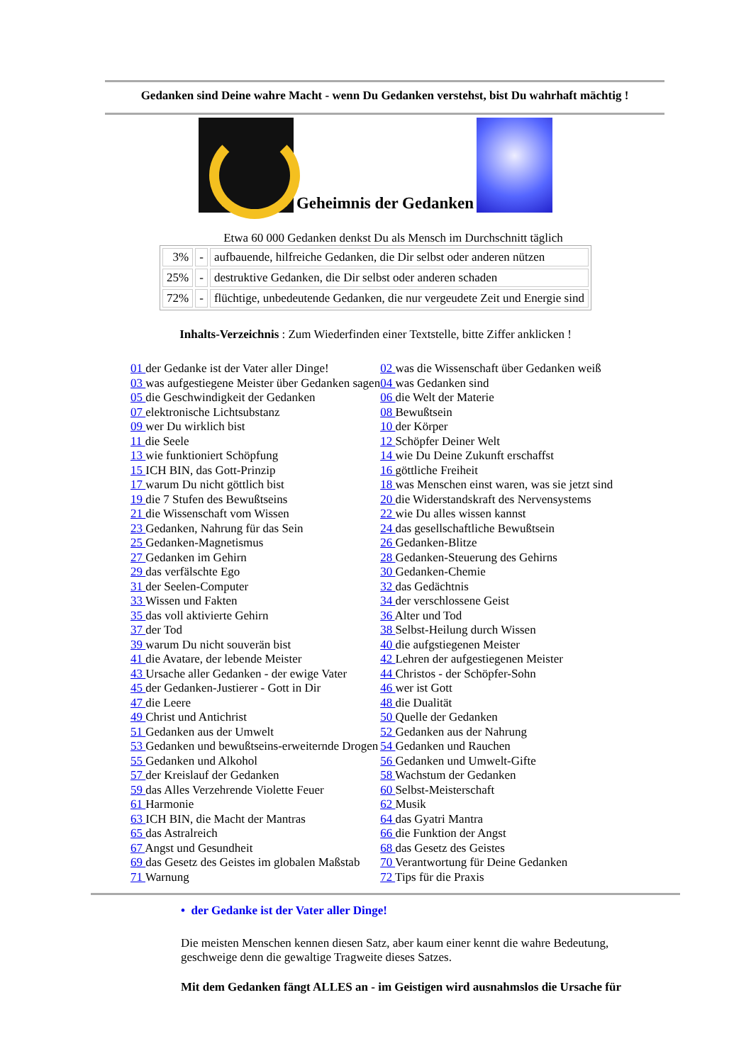Gedanken sind Deine wahre Macht - wenn Du Gedanken verstehst, bist Du wahrhaft mächtig !
Geheimnis der Gedanken
Etwa 60 000 Gedanken denkst Du als Mensch im Durchschnitt täglich
| 3% | - | aufbauende, hilfreiche Gedanken, die Dir selbst oder anderen nützen |
| 25% | - | destruktive Gedanken, die Dir selbst oder anderen schaden |
| 72% | - | flüchtige, unbedeutende Gedanken, die nur vergeudete Zeit und Energie sind |
Inhalts-Verzeichnis : Zum Wiederfinden einer Textstelle, bitte Ziffer anklicken !
| 01 der Gedanke ist der Vater aller Dinge! | 02 was die Wissenschaft über Gedanken weiß |
| 03 was aufgestiegene Meister über Gedanken sagen | 04 was Gedanken sind |
| 05 die Geschwindigkeit der Gedanken | 06 die Welt der Materie |
| 07 elektronische Lichtsubstanz | 08 Bewußtsein |
| 09 wer Du wirklich bist | 10 der Körper |
| 11 die Seele | 12 Schöpfer Deiner Welt |
| 13 wie funktioniert Schöpfung | 14 wie Du Deine Zukunft erschaffst |
| 15 ICH BIN, das Gott-Prinzip | 16 göttliche Freiheit |
| 17 warum Du nicht göttlich bist | 18 was Menschen einst waren, was sie jetzt sind |
| 19 die 7 Stufen des Bewußtseins | 20 die Widerstandskraft des Nervensystems |
| 21 die Wissenschaft vom Wissen | 22 wie Du alles wissen kannst |
| 23 Gedanken, Nahrung für das Sein | 24 das gesellschaftliche Bewußtsein |
| 25 Gedanken-Magnetismus | 26 Gedanken-Blitze |
| 27 Gedanken im Gehirn | 28 Gedanken-Steuerung des Gehirns |
| 29 das verfälschte Ego | 30 Gedanken-Chemie |
| 31 der Seelen-Computer | 32 das Gedächtnis |
| 33 Wissen und Fakten | 34 der verschlossene Geist |
| 35 das voll aktivierte Gehirn | 36 Alter und Tod |
| 37 der Tod | 38 Selbst-Heilung durch Wissen |
| 39 warum Du nicht souverän bist | 40 die aufgstiegenen Meister |
| 41 die Avatare, der lebende Meister | 42 Lehren der aufgestiegenen Meister |
| 43 Ursache aller Gedanken - der ewige Vater | 44 Christos - der Schöpfer-Sohn |
| 45 der Gedanken-Justierer - Gott in Dir | 46 wer ist Gott |
| 47 die Leere | 48 die Dualität |
| 49 Christ und Antichrist | 50 Quelle der Gedanken |
| 51 Gedanken aus der Umwelt | 52 Gedanken aus der Nahrung |
| 53 Gedanken und bewußtseins-erweiternde Drogen | 54 Gedanken und Rauchen |
| 55 Gedanken und Alkohol | 56 Gedanken und Umwelt-Gifte |
| 57 der Kreislauf der Gedanken | 58 Wachstum der Gedanken |
| 59 das Alles Verzehrende Violette Feuer | 60 Selbst-Meisterschaft |
| 61 Harmonie | 62 Musik |
| 63 ICH BIN, die Macht der Mantras | 64 das Gyatri Mantra |
| 65 das Astralreich | 66 die Funktion der Angst |
| 67 Angst und Gesundheit | 68 das Gesetz des Geistes |
| 69 das Gesetz des Geistes im globalen Maßstab | 70 Verantwortung für Deine Gedanken |
| 71 Warnung | 72 Tips für die Praxis |
• der Gedanke ist der Vater aller Dinge!
Die meisten Menschen kennen diesen Satz, aber kaum einer kennt die wahre Bedeutung, geschweige denn die gewaltige Tragweite dieses Satzes.
Mit dem Gedanken fängt ALLES an - im Geistigen wird ausnahmslos die Ursache für